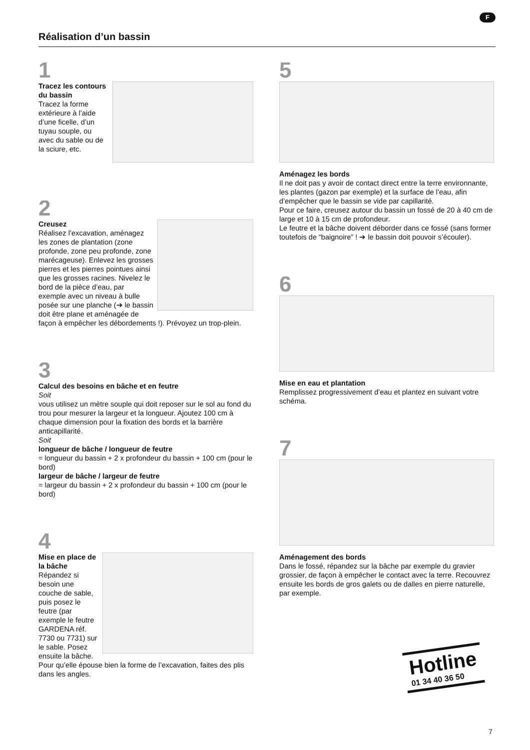F
Réalisation d’un bassin
1
Tracez les contours du bassin
Tracez la forme extérieure à l’aide d’une ficelle, d’un tuyau souple, ou avec du sable ou de la sciure, etc.
2
Creusez
Réalisez l’excavation, aménagez les zones de plantation (zone profonde, zone peu profonde, zone marécageuse). Enlevez les grosses pierres et les pierres pointues ainsi que les grosses racines. Nivelez le bord de la pièce d’eau, par exemple avec un niveau à bulle posée sur une planche (➔ le bassin doit être plane et aménagée de façon à empêcher les débordements !). Prévoyez un trop-plein.
3
Calcul des besoins en bâche et en feutre
Soit
vous utilisez un mètre souple qui doit reposer sur le sol au fond du trou pour mesurer la largeur et la longueur. Ajoutez 100 cm à chaque dimension pour la fixation des bords et la barrière anticapillarité.
Soit
longueur de bâche / longueur de feutre
= longueur du bassin + 2 x profondeur du bassin + 100 cm (pour le bord)
largeur de bâche / largeur de feutre
= largeur du bassin + 2 x profondeur du bassin + 100 cm (pour le bord)
4
Mise en place de la bâche
Répandez si besoin une couche de sable, puis posez le feutre (par exemple le feutre GARDENA réf. 7730 ou 7731) sur le sable. Posez ensuite la bâche.
Pour qu’elle épouse bien la forme de l’excavation, faites des plis dans les angles.
5
Aménagez les bords
Il ne doit pas y avoir de contact direct entre la terre environnante, les plantes (gazon par exemple) et la surface de l’eau, afin d’empêcher que le bassin se vide par capillarité.
Pour ce faire, creusez autour du bassin un fossé de 20 à 40 cm de large et 10 à 15 cm de profondeur.
Le feutre et la bâche doivent déborder dans ce fossé (sans former toutefois de “baignoire” ! ➔ le bassin doit pouvoir s’écouler).
6
Mise en eau et plantation
Remplissez progressivement d’eau et plantez en suivant votre schéma.
7
Aménagement des bords
Dans le fossé, répandez sur la bâche par exemple du gravier grossier, de façon à empêcher le contact avec la terre. Recouvrez ensuite les bords de gros galets ou de dalles en pierre naturelle, par exemple.
Hotline
01 34 40 36 50
7